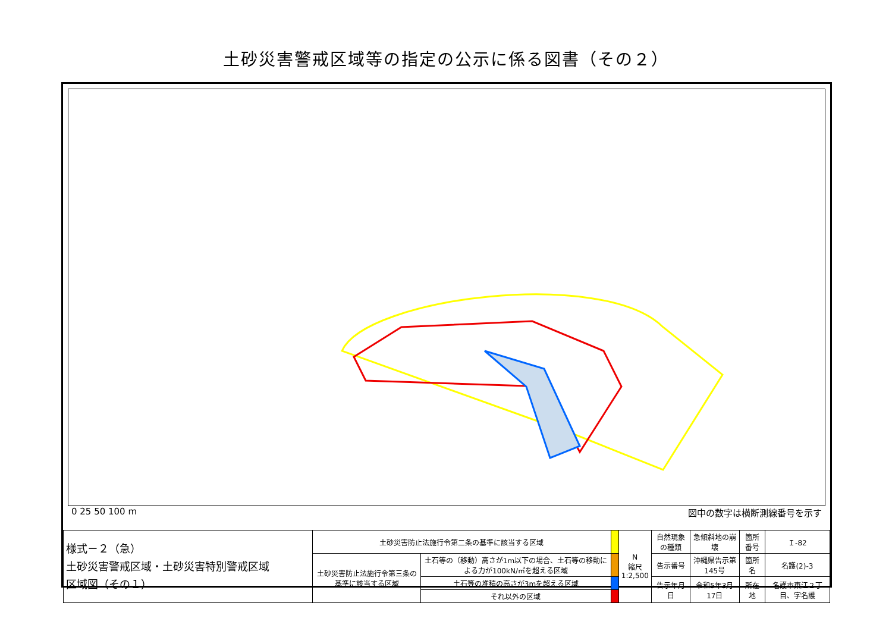土砂災害警戒区域等の指定の公示に係る図書（その２）
0 25 50 100 m 図中の数字は横断測線番号を示す
| 様式－２（急） 土砂災害警戒区域・土砂災害特別警戒区域 区域図（その１） | 土砂災害防止法施行令第二条の基準に該当する区域 | | | N 縮尺 1:2,500 | 自然現象の種類 | 急傾斜地の崩壊 | 箇所番号 | Ｉ-82 |
| | 土砂災害防止法施行令第三条の基準に該当する区域 | 土石等の（移動）高さが1m以下の場合、土石等の移動による力が100kN/㎡を超える区域 | | | 告示番号 | 沖縄県告示第145号 | 箇所名 | 名護(2)-3 |
| | | 土石等の堆積の高さが3mを超える区域 | | | 告示年月日 | 令和5年3月17日 | 所在地 | 名護市東江２丁目、字名護 |
| | | それ以外の区域 | | | | | | |